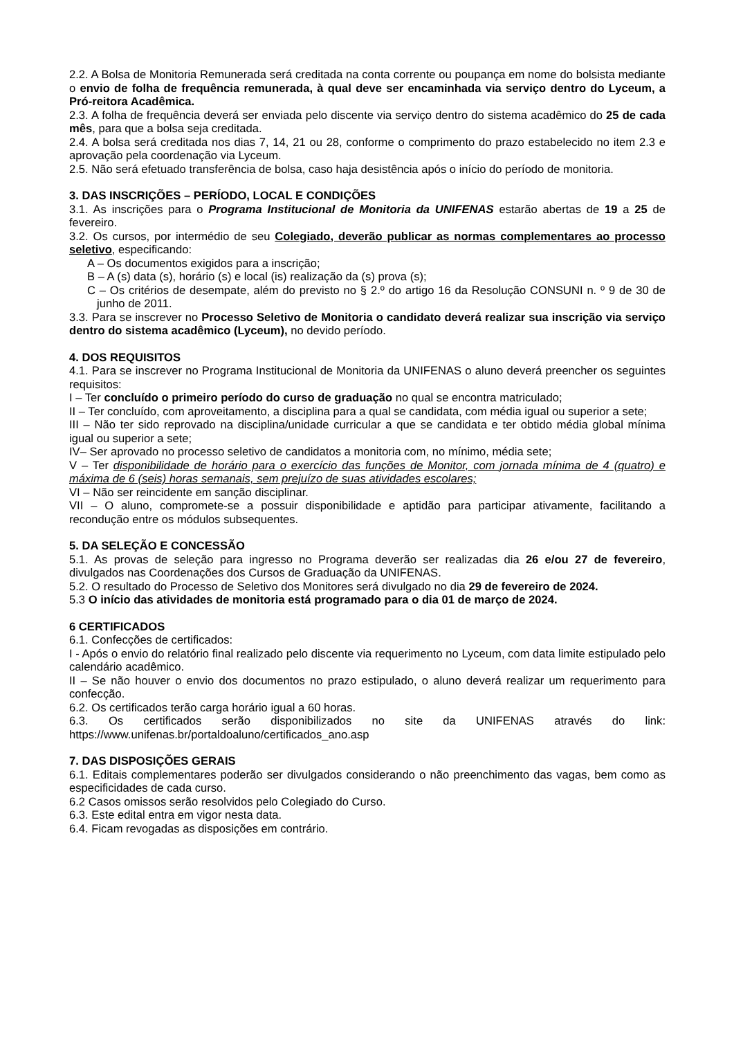2.2. A Bolsa de Monitoria Remunerada será creditada na conta corrente ou poupança em nome do bolsista mediante o envio de folha de frequência remunerada, à qual deve ser encaminhada via serviço dentro do Lyceum, a Pró-reitora Acadêmica.
2.3. A folha de frequência deverá ser enviada pelo discente via serviço dentro do sistema acadêmico do 25 de cada mês, para que a bolsa seja creditada.
2.4. A bolsa será creditada nos dias 7, 14, 21 ou 28, conforme o comprimento do prazo estabelecido no item 2.3 e aprovação pela coordenação via Lyceum.
2.5. Não será efetuado transferência de bolsa, caso haja desistência após o início do período de monitoria.
3. DAS INSCRIÇÕES – PERÍODO, LOCAL E CONDIÇÕES
3.1. As inscrições para o Programa Institucional de Monitoria da UNIFENAS estarão abertas de 19 a 25 de fevereiro.
3.2. Os cursos, por intermédio de seu Colegiado, deverão publicar as normas complementares ao processo seletivo, especificando:
A – Os documentos exigidos para a inscrição;
B – A (s) data (s), horário (s) e local (is) realização da (s) prova (s);
C – Os critérios de desempate, além do previsto no § 2.º do artigo 16 da Resolução CONSUNI n. º 9 de 30 de junho de 2011.
3.3. Para se inscrever no Processo Seletivo de Monitoria o candidato deverá realizar sua inscrição via serviço dentro do sistema acadêmico (Lyceum), no devido período.
4. DOS REQUISITOS
4.1. Para se inscrever no Programa Institucional de Monitoria da UNIFENAS o aluno deverá preencher os seguintes requisitos:
I – Ter concluído o primeiro período do curso de graduação no qual se encontra matriculado;
II – Ter concluído, com aproveitamento, a disciplina para a qual se candidata, com média igual ou superior a sete;
III – Não ter sido reprovado na disciplina/unidade curricular a que se candidata e ter obtido média global mínima igual ou superior a sete;
IV– Ser aprovado no processo seletivo de candidatos a monitoria com, no mínimo, média sete;
V – Ter disponibilidade de horário para o exercício das funções de Monitor, com jornada mínima de 4 (quatro) e máxima de 6 (seis) horas semanais, sem prejuízo de suas atividades escolares;
VI – Não ser reincidente em sanção disciplinar.
VII – O aluno, compromete-se a possuir disponibilidade e aptidão para participar ativamente, facilitando a recondução entre os módulos subsequentes.
5. DA SELEÇÃO E CONCESSÃO
5.1. As provas de seleção para ingresso no Programa deverão ser realizadas dia 26 e/ou 27 de fevereiro, divulgados nas Coordenações dos Cursos de Graduação da UNIFENAS.
5.2. O resultado do Processo de Seletivo dos Monitores será divulgado no dia 29 de fevereiro de 2024.
5.3 O início das atividades de monitoria está programado para o dia 01 de março de 2024.
6 CERTIFICADOS
6.1. Confecções de certificados:
I - Após o envio do relatório final realizado pelo discente via requerimento no Lyceum, com data limite estipulado pelo calendário acadêmico.
II – Se não houver o envio dos documentos no prazo estipulado, o aluno deverá realizar um requerimento para confecção.
6.2. Os certificados terão carga horário igual a 60 horas.
6.3. Os certificados serão disponibilizados no site da UNIFENAS através do link: https://www.unifenas.br/portaldoaluno/certificados_ano.asp
7. DAS DISPOSIÇÕES GERAIS
6.1. Editais complementares poderão ser divulgados considerando o não preenchimento das vagas, bem como as especificidades de cada curso.
6.2 Casos omissos serão resolvidos pelo Colegiado do Curso.
6.3. Este edital entra em vigor nesta data.
6.4. Ficam revogadas as disposições em contrário.